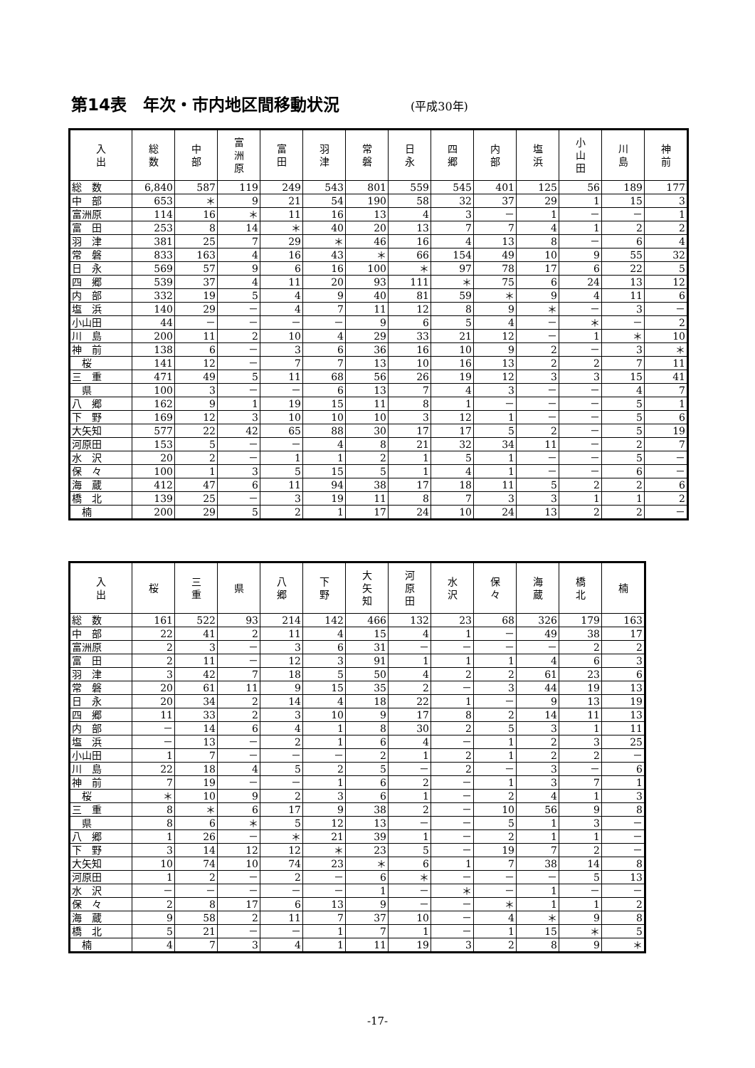第14表　年次・市内地区間移動状況 (平成30年)
| 入 出 | 総 数 | 中 部 | 富 洲 原 | 富 田 | 羽 津 | 常 磐 | 日 永 | 四 郷 | 内 部 | 塩 浜 | 小 山 田 | 川 島 | 神 前 |
| --- | --- | --- | --- | --- | --- | --- | --- | --- | --- | --- | --- | --- | --- |
| 総 数 | 6,840 | 587 | 119 | 249 | 543 | 801 | 559 | 545 | 401 | 125 | 56 | 189 | 177 |
| 中 部 | 653 | ＊ | 9 | 21 | 54 | 190 | 58 | 32 | 37 | 29 | 1 | 15 | 3 |
| 富洲原 | 114 | 16 | ＊ | 11 | 16 | 13 | 4 | 3 | － | 1 | － | － | 1 |
| 富 田 | 253 | 8 | 14 | ＊ | 40 | 20 | 13 | 7 | 7 | 4 | 1 | 2 | 2 |
| 羽 津 | 381 | 25 | 7 | 29 | ＊ | 46 | 16 | 4 | 13 | 8 | － | 6 | 4 |
| 常 磐 | 833 | 163 | 4 | 16 | 43 | ＊ | 66 | 154 | 49 | 10 | 9 | 55 | 32 |
| 日 永 | 569 | 57 | 9 | 6 | 16 | 100 | ＊ | 97 | 78 | 17 | 6 | 22 | 5 |
| 四 郷 | 539 | 37 | 4 | 11 | 20 | 93 | 111 | ＊ | 75 | 6 | 24 | 13 | 12 |
| 内 部 | 332 | 19 | 5 | 4 | 9 | 40 | 81 | 59 | ＊ | 9 | 4 | 11 | 6 |
| 塩 浜 | 140 | 29 | － | 4 | 7 | 11 | 12 | 8 | 9 | ＊ | － | 3 | － |
| 小山田 | 44 | － | － | － | － | 9 | 6 | 5 | 4 | － | ＊ | － | 2 |
| 川 島 | 200 | 11 | 2 | 10 | 4 | 29 | 33 | 21 | 12 | － | 1 | ＊ | 10 |
| 神 前 | 138 | 6 | － | 3 | 6 | 36 | 16 | 10 | 9 | 2 | － | 3 | ＊ |
| 桜 | 141 | 12 | － | 7 | 7 | 13 | 10 | 16 | 13 | 2 | 2 | 7 | 11 |
| 三 重 | 471 | 49 | 5 | 11 | 68 | 56 | 26 | 19 | 12 | 3 | 3 | 15 | 41 |
| 県 | 100 | 3 | － | － | 6 | 13 | 7 | 4 | 3 | － | － | 4 | 7 |
| 八 郷 | 162 | 9 | 1 | 19 | 15 | 11 | 8 | 1 | － | － | － | 5 | 1 |
| 下 野 | 169 | 12 | 3 | 10 | 10 | 10 | 3 | 12 | 1 | － | － | 5 | 6 |
| 大矢知 | 577 | 22 | 42 | 65 | 88 | 30 | 17 | 17 | 5 | 2 | － | 5 | 19 |
| 河原田 | 153 | 5 | － | － | 4 | 8 | 21 | 32 | 34 | 11 | － | 2 | 7 |
| 水 沢 | 20 | 2 | － | 1 | 1 | 2 | 1 | 5 | 1 | － | － | 5 | － |
| 保 々 | 100 | 1 | 3 | 5 | 15 | 5 | 1 | 4 | 1 | － | － | 6 | － |
| 海 蔵 | 412 | 47 | 6 | 11 | 94 | 38 | 17 | 18 | 11 | 5 | 2 | 2 | 6 |
| 橋 北 | 139 | 25 | － | 3 | 19 | 11 | 8 | 7 | 3 | 3 | 1 | 1 | 2 |
| 楠 | 200 | 29 | 5 | 2 | 1 | 17 | 24 | 10 | 24 | 13 | 2 | 2 | － |
| 入 出 | 桜 | 三 重 | 県 | 八 郷 | 下 野 | 大 矢 知 | 河 原 田 | 水 沢 | 保 々 | 海 蔵 | 橋 北 | 楠 |
| --- | --- | --- | --- | --- | --- | --- | --- | --- | --- | --- | --- | --- |
| 総 数 | 161 | 522 | 93 | 214 | 142 | 466 | 132 | 23 | 68 | 326 | 179 | 163 |
| 中 部 | 22 | 41 | 2 | 11 | 4 | 15 | 4 | 1 | － | 49 | 38 | 17 |
| 富洲原 | 2 | 3 | － | 3 | 6 | 31 | － | － | － | － | 2 | 2 |
| 富 田 | 2 | 11 | － | 12 | 3 | 91 | 1 | 1 | 1 | 4 | 6 | 3 |
| 羽 津 | 3 | 42 | 7 | 18 | 5 | 50 | 4 | 2 | 2 | 61 | 23 | 6 |
| 常 磐 | 20 | 61 | 11 | 9 | 15 | 35 | 2 | － | 3 | 44 | 19 | 13 |
| 日 永 | 20 | 34 | 2 | 14 | 4 | 18 | 22 | 1 | － | 9 | 13 | 19 |
| 四 郷 | 11 | 33 | 2 | 3 | 10 | 9 | 17 | 8 | 2 | 14 | 11 | 13 |
| 内 部 | － | 14 | 6 | 4 | 1 | 8 | 30 | 2 | 5 | 3 | 1 | 11 |
| 塩 浜 | － | 13 | － | 2 | 1 | 6 | 4 | － | 1 | 2 | 3 | 25 |
| 小山田 | 1 | 7 | － | － | － | 2 | 1 | 2 | 1 | 2 | 2 | － |
| 川 島 | 22 | 18 | 4 | 5 | 2 | 5 | － | 2 | － | 3 | － | 6 |
| 神 前 | 7 | 19 | － | － | 1 | 6 | 2 | － | 1 | 3 | 7 | 1 |
| 桜 | ＊ | 10 | 9 | 2 | 3 | 6 | 1 | － | 2 | 4 | 1 | 3 |
| 三 重 | 8 | ＊ | 6 | 17 | 9 | 38 | 2 | － | 10 | 56 | 9 | 8 |
| 県 | 8 | 6 | ＊ | 5 | 12 | 13 | － | － | 5 | 1 | 3 | － |
| 八 郷 | 1 | 26 | － | ＊ | 21 | 39 | 1 | － | 2 | 1 | 1 | － |
| 下 野 | 3 | 14 | 12 | 12 | ＊ | 23 | 5 | － | 19 | 7 | 2 | － |
| 大矢知 | 10 | 74 | 10 | 74 | 23 | ＊ | 6 | 1 | 7 | 38 | 14 | 8 |
| 河原田 | 1 | 2 | － | 2 | － | 6 | ＊ | － | － | － | 5 | 13 |
| 水 沢 | － | － | － | － | － | 1 | － | ＊ | － | 1 | － | － |
| 保 々 | 2 | 8 | 17 | 6 | 13 | 9 | － | － | ＊ | 1 | 1 | 2 |
| 海 蔵 | 9 | 58 | 2 | 11 | 7 | 37 | 10 | － | 4 | ＊ | 9 | 8 |
| 橋 北 | 5 | 21 | － | － | 1 | 7 | 1 | － | 1 | 15 | ＊ | 5 |
| 楠 | 4 | 7 | 3 | 4 | 1 | 11 | 19 | 3 | 2 | 8 | 9 | ＊ |
-17-